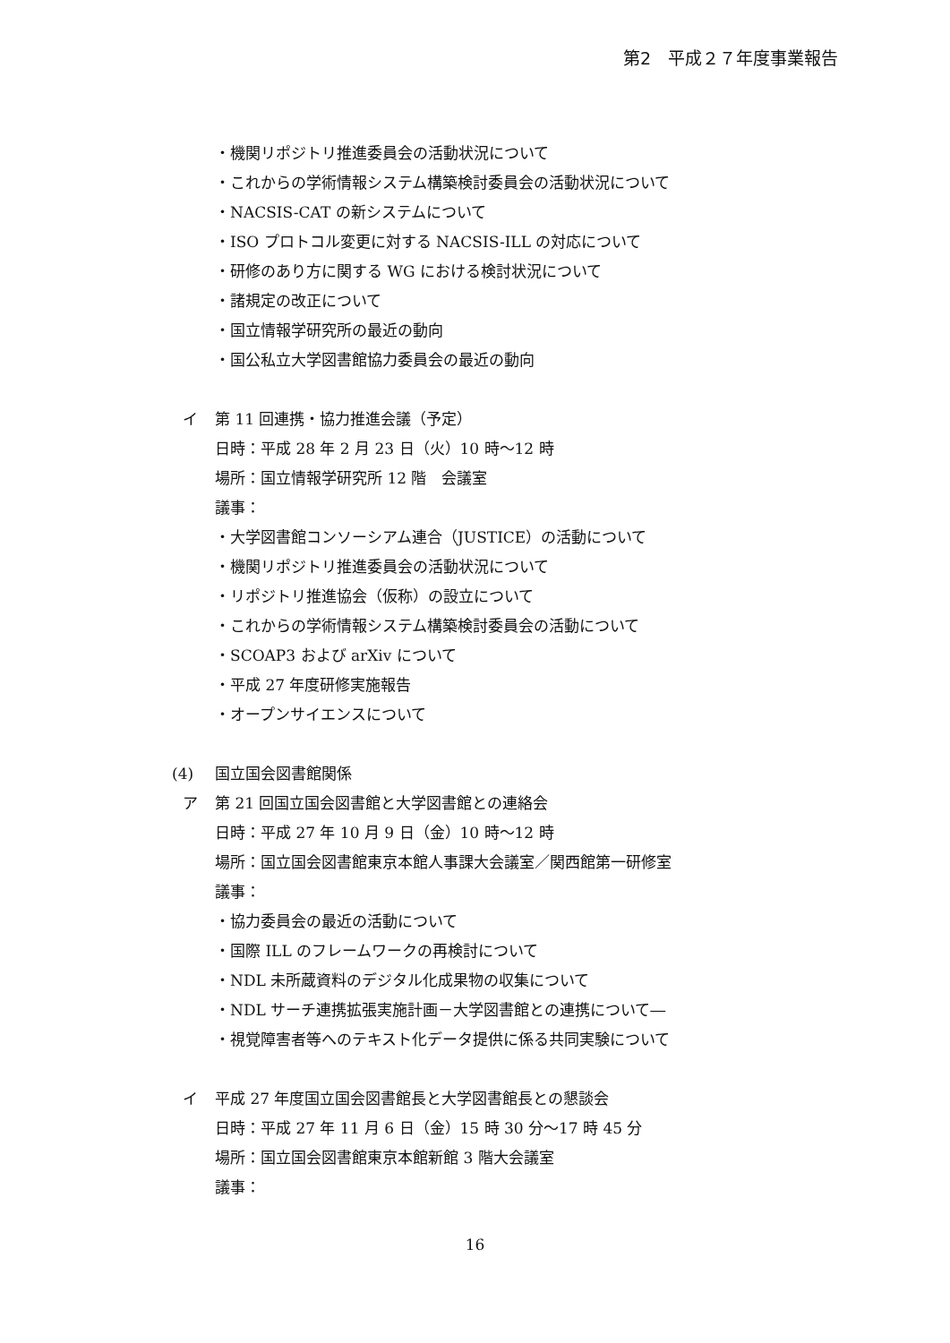第2　平成２７年度事業報告
・機関リポジトリ推進委員会の活動状況について
・これからの学術情報システム構築検討委員会の活動状況について
・NACSIS-CAT の新システムについて
・ISO プロトコル変更に対する NACSIS-ILL の対応について
・研修のあり方に関する WG における検討状況について
・諸規定の改正について
・国立情報学研究所の最近の動向
・国公私立大学図書館協力委員会の最近の動向
イ 第 11 回連携・協力推進会議（予定）
日時：平成 28 年 2 月 23 日（火）10 時～12 時
場所：国立情報学研究所 12 階　会議室
議事：
・大学図書館コンソーシアム連合（JUSTICE）の活動について
・機関リポジトリ推進委員会の活動状況について
・リポジトリ推進協会（仮称）の設立について
・これからの学術情報システム構築検討委員会の活動について
・SCOAP3 および arXiv について
・平成 27 年度研修実施報告
・オープンサイエンスについて
(4) 国立国会図書館関係
ア 第 21 回国立国会図書館と大学図書館との連絡会
日時：平成 27 年 10 月 9 日（金）10 時～12 時
場所：国立国会図書館東京本館人事課大会議室／関西館第一研修室
議事：
・協力委員会の最近の活動について
・国際 ILL のフレームワークの再検討について
・NDL 未所蔵資料のデジタル化成果物の収集について
・NDL サーチ連携拡張実施計画－大学図書館との連携について―
・視覚障害者等へのテキスト化データ提供に係る共同実験について
イ 平成 27 年度国立国会図書館長と大学図書館長との懇談会
日時：平成 27 年 11 月 6 日（金）15 時 30 分～17 時 45 分
場所：国立国会図書館東京本館新館 3 階大会議室
議事：
16